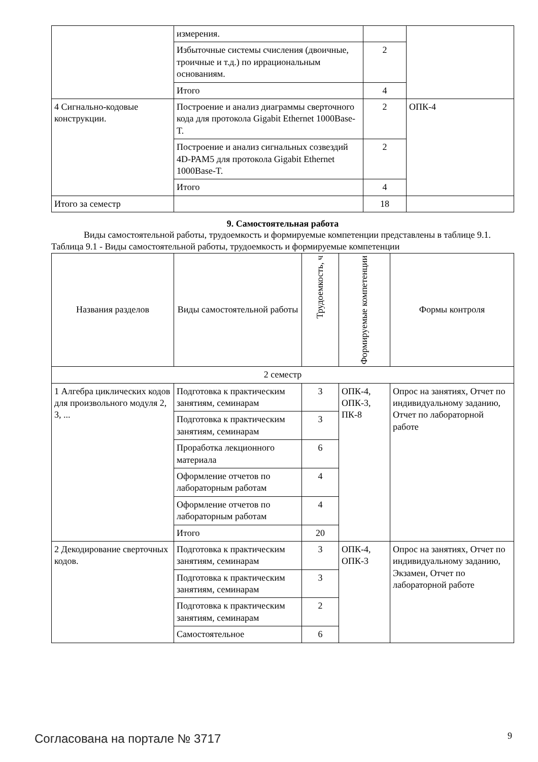| | измерения. | | |
| | Избыточные системы счисления (двоичные, троичные и т.д.) по иррациональным основаниям. | 2 | |
| | Итого | 4 | |
| 4 Сигнально-кодовые конструкции. | Построение и анализ диаграммы сверточного кода для протокола Gigabit Ethernet 1000Base-T. | 2 | ОПК-4 |
| | Построение и анализ сигнальных созвездий 4D-PAM5 для протокола Gigabit Ethernet 1000Base-T. | 2 | |
| | Итого | 4 | |
| Итого за семестр | | 18 | |
9. Самостоятельная работа
Виды самостоятельной работы, трудоемкость и формируемые компетенции представлены в таблице 9.1.
Таблица 9.1 - Виды самостоятельной работы, трудоемкость и формируемые компетенции
| Названия разделов | Виды самостоятельной работы | Трудоемкость, ч | Формируемые компетенции | Формы контроля |
| --- | --- | --- | --- | --- |
| 2 семестр | | | | |
| 1 Алгебра циклических кодов для произвольного модуля 2, 3, ... | Подготовка к практическим занятиям, семинарам | 3 | ОПК-4, ОПК-3, ПК-8 | Опрос на занятиях, Отчет по индивидуальному заданию, Отчет по лабораторной работе |
| | Подготовка к практическим занятиям, семинарам | 3 | | |
| | Проработка лекционного материала | 6 | | |
| | Оформление отчетов по лабораторным работам | 4 | | |
| | Оформление отчетов по лабораторным работам | 4 | | |
| | Итого | 20 | | |
| 2 Декодирование сверточных кодов. | Подготовка к практическим занятиям, семинарам | 3 | ОПК-4, ОПК-3 | Опрос на занятиях, Отчет по индивидуальному заданию, Экзамен, Отчет по лабораторной работе |
| | Подготовка к практическим занятиям, семинарам | 3 | | |
| | Подготовка к практическим занятиям, семинарам | 2 | | |
| | Самостоятельное | 6 | | |
Согласована на портале № 3717 9